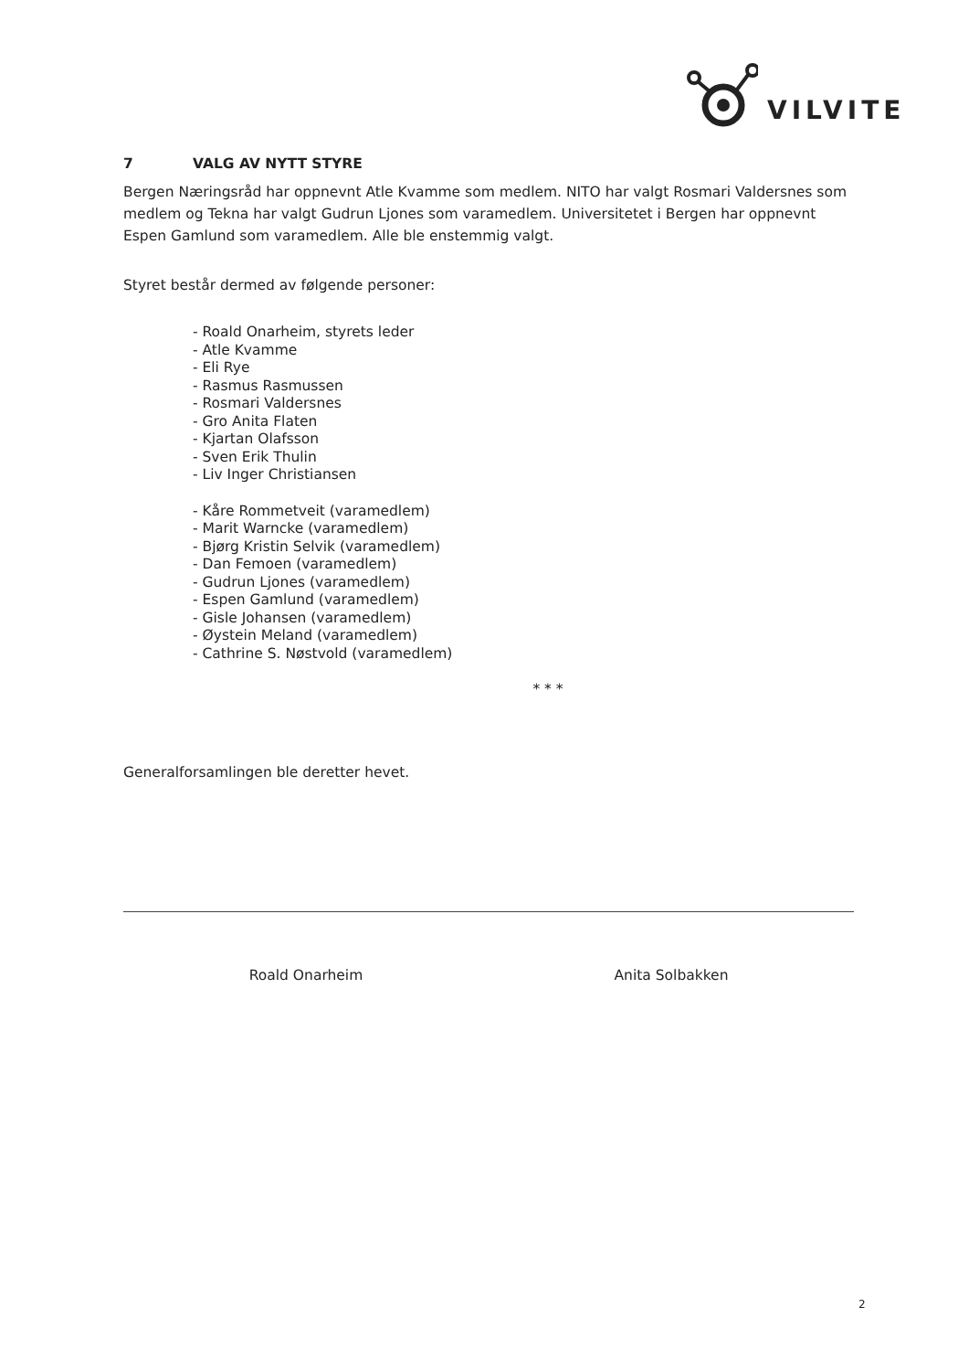VILVITE
7 VALG AV NYTT STYRE
Bergen Næringsråd har oppnevnt Atle Kvamme som medlem. NITO har valgt Rosmari Valdersnes som medlem og Tekna har valgt Gudrun Ljones som varamedlem. Universitetet i Bergen har oppnevnt Espen Gamlund som varamedlem. Alle ble enstemmig valgt.
Styret består dermed av følgende personer:
- Roald Onarheim, styrets leder
- Atle Kvamme
- Eli Rye
- Rasmus Rasmussen
- Rosmari Valdersnes
- Gro Anita Flaten
- Kjartan Olafsson
- Sven Erik Thulin
- Liv Inger Christiansen
- Kåre Rommetveit (varamedlem)
- Marit Warncke (varamedlem)
- Bjørg Kristin Selvik (varamedlem)
- Dan Femoen (varamedlem)
- Gudrun Ljones (varamedlem)
- Espen Gamlund (varamedlem)
- Gisle Johansen (varamedlem)
- Øystein Meland (varamedlem)
- Cathrine S. Nøstvold (varamedlem)
* * *
Generalforsamlingen ble deretter hevet.
Roald Onarheim Anita Solbakken
2